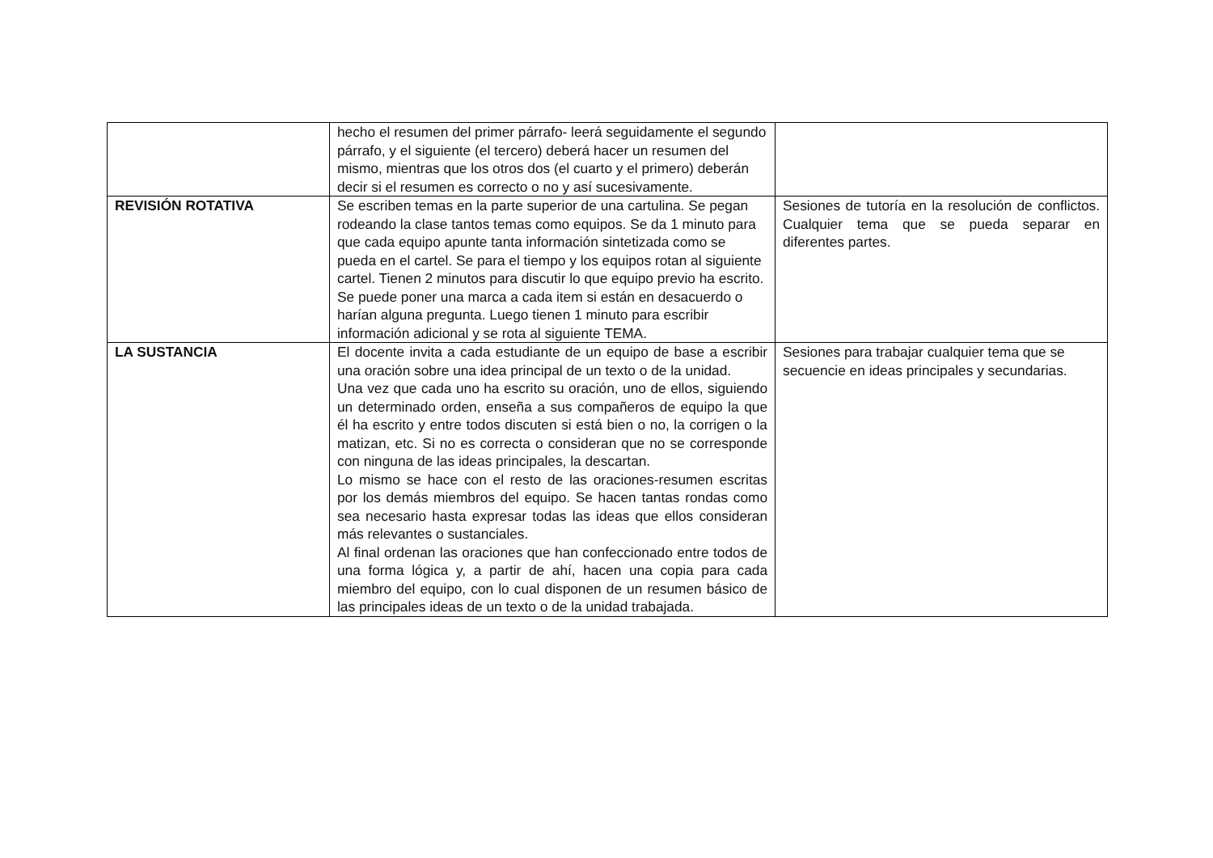| | hecho el resumen del primer párrafo- leerá seguidamente el segundo párrafo, y el siguiente (el tercero) deberá hacer un resumen del mismo, mientras que los otros dos (el cuarto y el primero) deberán decir si el resumen es correcto o no y así sucesivamente. | |
| REVISIÓN ROTATIVA | Se escriben temas en la parte superior de una cartulina. Se pegan rodeando la clase tantos temas como equipos. Se da 1 minuto para que cada equipo apunte tanta información sintetizada como se pueda en el cartel. Se para el tiempo y los equipos rotan al siguiente cartel. Tienen 2 minutos para discutir lo que equipo previo ha escrito. Se puede poner una marca a cada item si están en desacuerdo o harían alguna pregunta. Luego tienen 1 minuto para escribir información adicional y se rota al siguiente TEMA. | Sesiones de tutoría en la resolución de conflictos. Cualquier tema que se pueda separar en diferentes partes. |
| LA SUSTANCIA | El docente invita a cada estudiante de un equipo de base a escribir una oración sobre una idea principal de un texto o de la unidad. Una vez que cada uno ha escrito su oración, uno de ellos, siguiendo un determinado orden, enseña a sus compañeros de equipo la que él ha escrito y entre todos discuten si está bien o no, la corrigen o la matizan, etc. Si no es correcta o consideran que no se corresponde con ninguna de las ideas principales, la descartan. Lo mismo se hace con el resto de las oraciones-resumen escritas por los demás miembros del equipo. Se hacen tantas rondas como sea necesario hasta expresar todas las ideas que ellos consideran más relevantes o sustanciales. Al final ordenan las oraciones que han confeccionado entre todos de una forma lógica y, a partir de ahí, hacen una copia para cada miembro del equipo, con lo cual disponen de un resumen básico de las principales ideas de un texto o de la unidad trabajada. | Sesiones para trabajar cualquier tema que se secuencie en ideas principales y secundarias. |